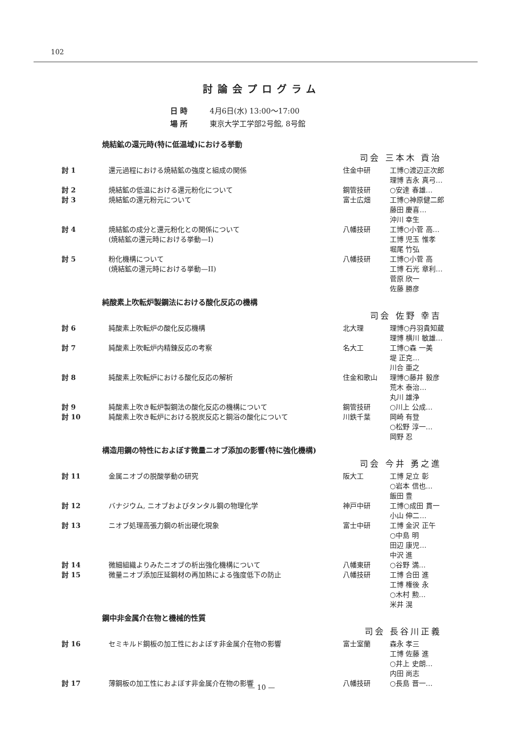102
討論会プログラム
日 時 4月6日(水) 13:00〜17:00
場 所 東京大学工学部2号館, 8号館
焼結鉱の還元時(特に低温域)における挙動
司会 三本木 貢治
| 討 1 | 還元過程における焼結鉱の強度と組成の関係 | 住金中研 | 工博○渡辺正次郎 理博 吉永 真弓… |
| 討 2 | 焼結鉱の低温における還元粉化について | 鋼管技研 | ○安達 春雄… |
| 討 3 | 焼結鉱の還元粉元について | 富士広畑 | 工博○神原健二郎 藤田 慶喜… 沖川 幸生 |
| 討 4 | 焼結鉱の成分と還元粉化との関係について (焼結鉱の還元時における挙動—I) | 八幡技研 | 工博○小菅 高… 工博 児玉 惟孝 堀尾 竹弘 |
| 討 5 | 粉化機構について (焼結鉱の還元時における挙動—II) | 八幡技研 | 工博○小菅 高 工博 石光 章利… 菅原 欣一 佐藤 勝彦 |
純酸素上吹転炉製鋼法における酸化反応の機構
司会 佐野 幸吉
| 討 6 | 純酸素上吹転炉の酸化反応機構 | 北大理 | 理博○丹羽貴知蔵 理博 横川 敏雄… |
| 討 7 | 純酸素上吹転炉内精錬反応の考察 | 名大工 | 工博○森 一美 堤 正克… 川合 亜之 |
| 討 8 | 純酸素上吹転炉における酸化反応の解析 | 住金和歌山 | 理博○藤井 毅彦 荒木 泰治… 丸川 雄浄 |
| 討 9 | 純酸素上吹き転炉製鋼法の酸化反応の機構について | 鋼管技研 | ○川上 公成… |
| 討 10 | 純酸素上吹き転炉における脱炭反応と鋼浴の酸化について | 川鉄千葉 | 岡崎 有登 ○松野 淳一… 岡野 忍 |
構造用鋼の特性におよぼす微量ニオブ添加の影響(特に強化機構)
司会 今井 勇之進
| 討 11 | 金属ニオブの脱酸挙動の研究 | 阪大工 | 工博 足立 彰 ○岩本 信也… 飯田 豊 |
| 討 12 | バナジウム, ニオブおよびタンタル鋼の物理化学 | 神戸中研 | 工博○成田 貫一 小山 伸二… |
| 討 13 | ニオブ処理高張力鋼の析出硬化現象 | 富士中研 | 工博 金沢 正午 ○中島 明 田辺 康児… 中沢 進 |
| 討 14 | 微細組織よりみたニオブの析出強化機構について | 八幡東研 | ○谷野 満… |
| 討 15 | 微量ニオブ添加圧延鋼材の再加熱による強度低下の防止 | 八幡技研 | 工博 合田 進 工博 権後 永 ○木村 勲… 米井 滉 |
鋼中非金属介在物と機械的性質
司会 長谷川正義
| 討 16 | セミキルド鋼板の加工性におよぼす非金属介在物の影響 | 富士室蘭 | 森永 孝三 工博 佐藤 進 ○井上 史朗… 内田 尚志 |
| 討 17 | 薄鋼板の加工性におよぼす非金属介在物の影響 | 八幡技研 | ○長島 晋一… |
— 10 —